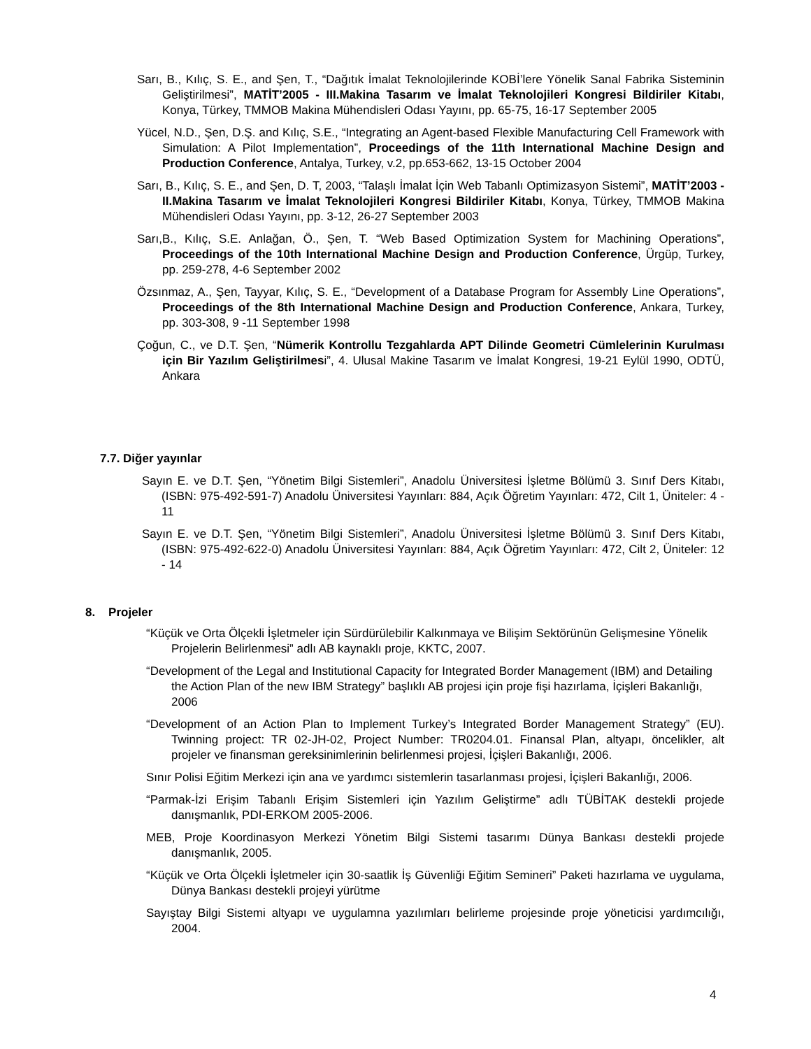Sarı, B., Kılıç, S. E., and Şen, T., “Dağıtık İmalat Teknolojilerinde KOBİ’lere Yönelik Sanal Fabrika Sisteminin Geliştirilmesi”, MATİT’2005 - III.Makina Tasarım ve İmalat Teknolojileri Kongresi Bildiriler Kitabı, Konya, Türkey, TMMOB Makina Mühendisleri Odası Yayını, pp. 65-75, 16-17 September 2005
Yücel, N.D., Şen, D.Ş. and Kılıç, S.E., “Integrating an Agent-based Flexible Manufacturing Cell Framework with Simulation: A Pilot Implementation”, Proceedings of the 11th International Machine Design and Production Conference, Antalya, Turkey, v.2, pp.653-662, 13-15 October 2004
Sarı, B., Kılıç, S. E., and Şen, D. T, 2003, “Talaşlı İmalat İçin Web Tabanlı Optimizasyon Sistemi”, MATİT’2003 - II.Makina Tasarım ve İmalat Teknolojileri Kongresi Bildiriler Kitabı, Konya, Türkey, TMMOB Makina Mühendisleri Odası Yayını, pp. 3-12, 26-27 September 2003
Sarı,B., Kılıç, S.E. Anlağan, Ö., Şen, T. “Web Based Optimization System for Machining Operations”, Proceedings of the 10th International Machine Design and Production Conference, Ürgüp, Turkey, pp. 259-278, 4-6 September 2002
Özsınmaz, A., Şen, Tayyar, Kılıç, S. E., “Development of a Database Program for Assembly Line Operations”, Proceedings of the 8th International Machine Design and Production Conference, Ankara, Turkey, pp. 303-308, 9 -11 September 1998
Çoğun, C., ve D.T. Şen, “Nümerik Kontrollu Tezgahlarda APT Dilinde Geometri Cümlelerinin Kurulması için Bir Yazılım Geliştirilmesi”, 4. Ulusal Makine Tasarım ve İmalat Kongresi, 19-21 Eylül 1990, ODTÜ, Ankara
7.7. Diğer yayınlar
Sayın E. ve D.T. Şen, “Yönetim Bilgi Sistemleri”, Anadolu Üniversitesi İşletme Bölümü 3. Sınıf Ders Kitabı, (ISBN: 975-492-591-7) Anadolu Üniversitesi Yayınları: 884, Açık Öğretim Yayınları: 472, Cilt 1, Üniteler: 4 - 11
Sayın E. ve D.T. Şen, “Yönetim Bilgi Sistemleri”, Anadolu Üniversitesi İşletme Bölümü 3. Sınıf Ders Kitabı, (ISBN: 975-492-622-0) Anadolu Üniversitesi Yayınları: 884, Açık Öğretim Yayınları: 472, Cilt 2, Üniteler: 12 - 14
8. Projeler
“Küçük ve Orta Ölçekli İşletmeler için Sürdürülebilir Kalkınmaya ve Bilişim Sektörünün Gelişmesine Yönelik Projelerin Belirlenmesi” adlı AB kaynaklı proje, KKTC, 2007.
“Development of the Legal and Institutional Capacity for Integrated Border Management (IBM) and Detailing the Action Plan of the new IBM Strategy” başlıklı AB projesi için proje fişi hazırlama, İçişleri Bakanlığı, 2006
“Development of an Action Plan to Implement Turkey’s Integrated Border Management Strategy” (EU). Twinning project: TR 02-JH-02, Project Number: TR0204.01. Finansal Plan, altyapı, öncelikler, alt projeler ve finansman gereksinimlerinin belirlenmesi projesi, İçişleri Bakanlığı, 2006.
Sınır Polisi Eğitim Merkezi için ana ve yardımcı sistemlerin tasarlanması projesi, İçişleri Bakanlığı, 2006.
“Parmak-İzi Erişim Tabanlı Erişim Sistemleri için Yazılım Geliştirme” adlı TÜBİTAK destekli projede danışmanlık, PDI-ERKOM 2005-2006.
MEB, Proje Koordinasyon Merkezi Yönetim Bilgi Sistemi tasarımı Dünya Bankası destekli projede danışmanlık, 2005.
“Küçük ve Orta Ölçekli İşletmeler için 30-saatlik İş Güvenliği Eğitim Semineri” Paketi hazırlama ve uygulama, Dünya Bankası destekli projeyi yürütme
Sayıştay Bilgi Sistemi altyapı ve uygulamna yazılımları belirleme projesinde proje yöneticisi yardımcılığı, 2004.
4